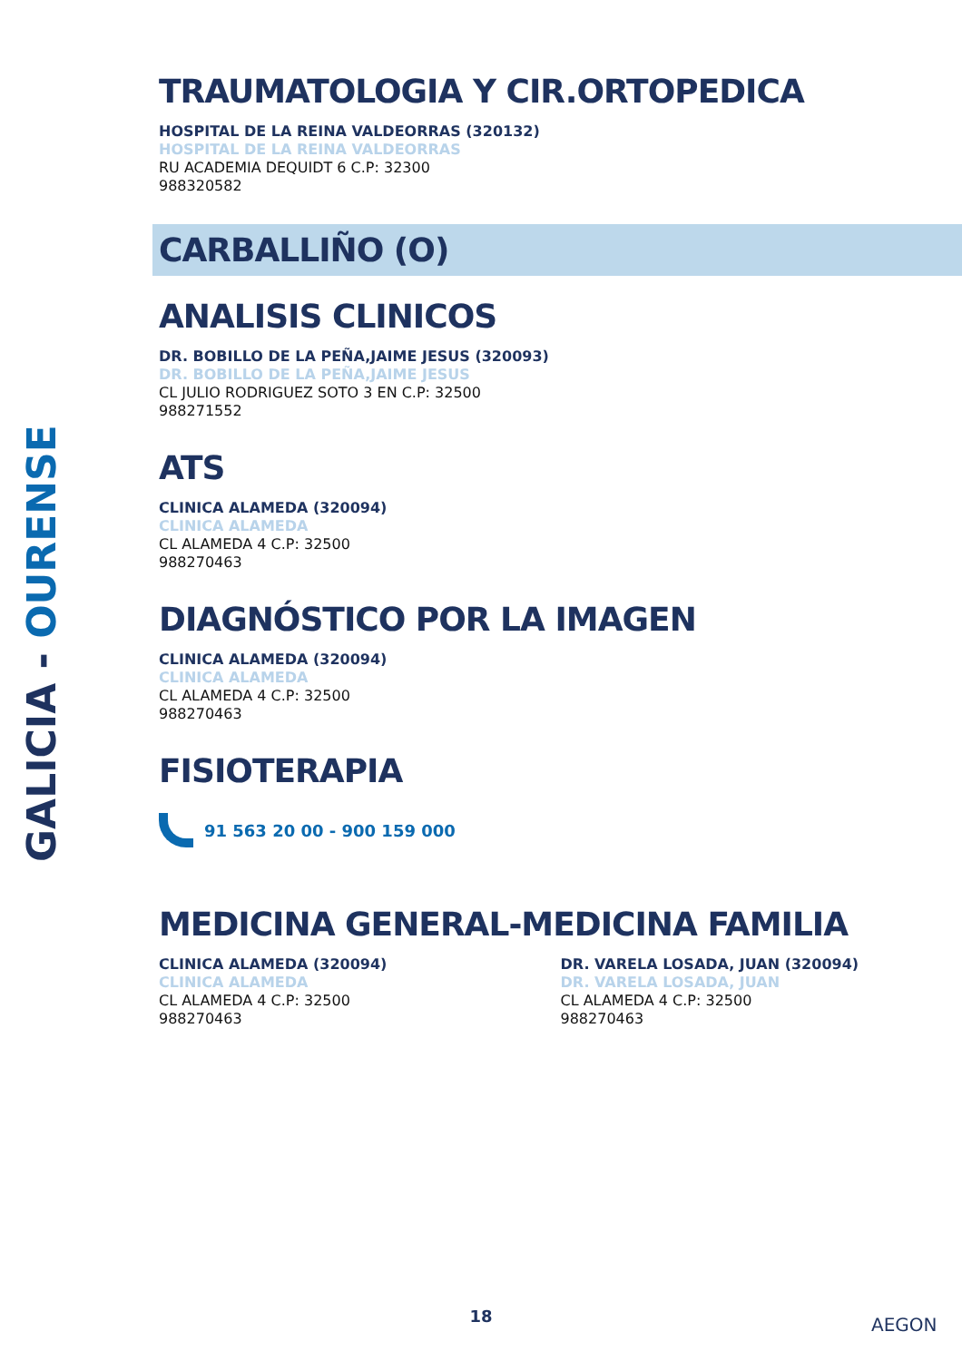GALICIA - OURENSE
TRAUMATOLOGIA Y CIR.ORTOPEDICA
HOSPITAL DE LA REINA VALDEORRAS (320132)
HOSPITAL DE LA REINA VALDEORRAS
RU ACADEMIA DEQUIDT 6 C.P: 32300
988320582
CARBALLIÑO (O)
ANALISIS CLINICOS
DR. BOBILLO DE LA PEÑA,JAIME JESUS (320093)
DR. BOBILLO DE LA PEÑA,JAIME JESUS
CL JULIO RODRIGUEZ SOTO 3 EN C.P: 32500
988271552
ATS
CLINICA ALAMEDA (320094)
CLINICA ALAMEDA
CL ALAMEDA 4 C.P: 32500
988270463
DIAGNÓSTICO POR LA IMAGEN
CLINICA ALAMEDA (320094)
CLINICA ALAMEDA
CL ALAMEDA 4 C.P: 32500
988270463
FISIOTERAPIA
91 563 20 00 - 900 159 000
MEDICINA GENERAL-MEDICINA FAMILIA
CLINICA ALAMEDA (320094)
CLINICA ALAMEDA
CL ALAMEDA 4 C.P: 32500
988270463
DR. VARELA LOSADA, JUAN (320094)
DR. VARELA LOSADA, JUAN
CL ALAMEDA 4 C.P: 32500
988270463
18 AEGON